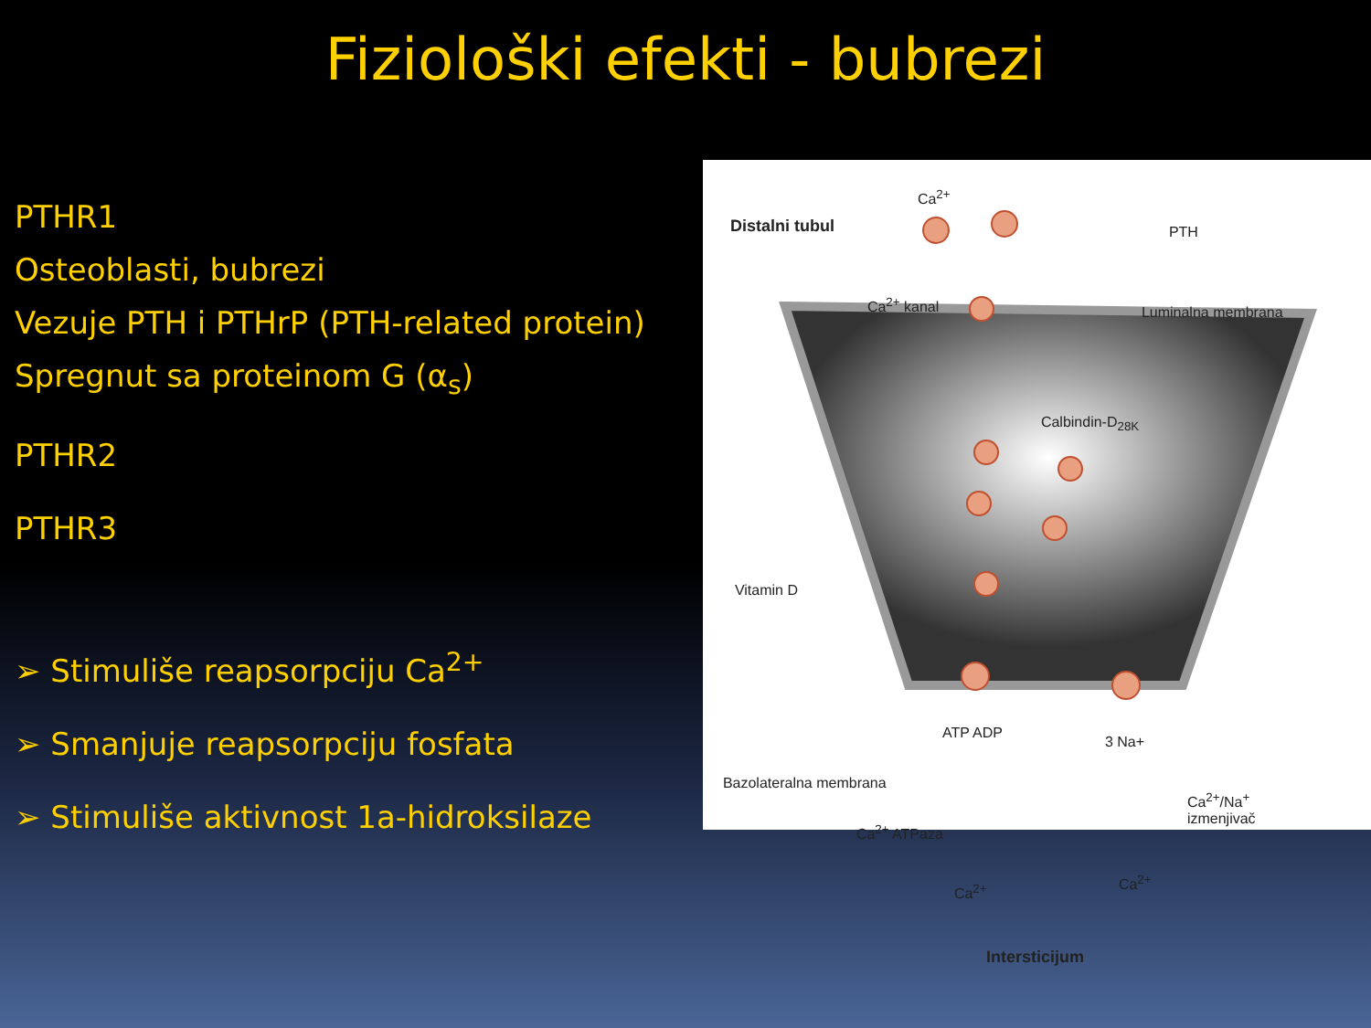Fiziološki efekti - bubrezi
PTHR1
Osteoblasti, bubrezi
Vezuje PTH i PTHrP (PTH-related protein)
Spregnut sa proteinom G (α<sub>s</sub>)
PTHR2
PTHR3
➢ Stimuliše reapsorpciju Ca<sup>2+</sup>
➢ Smanjuje reapsorpciju fosfata
➢ Stimuliše aktivnost 1a-hidroksilaze
Distalni tubul
Ca<sup>2+</sup>
PTH
Ca<sup>2+</sup> kanal
Luminalna membrana
Calbindin-D<sub>28K</sub>
Vitamin D
ATP ADP
3 Na+
Bazolateralna membrana
Ca<sup>2+</sup> ATPaza
Ca<sup>2+</sup>/Na<sup>+</sup>
izmenjivač
Ca<sup>2+</sup>
Ca<sup>2+</sup>
Intersticijum